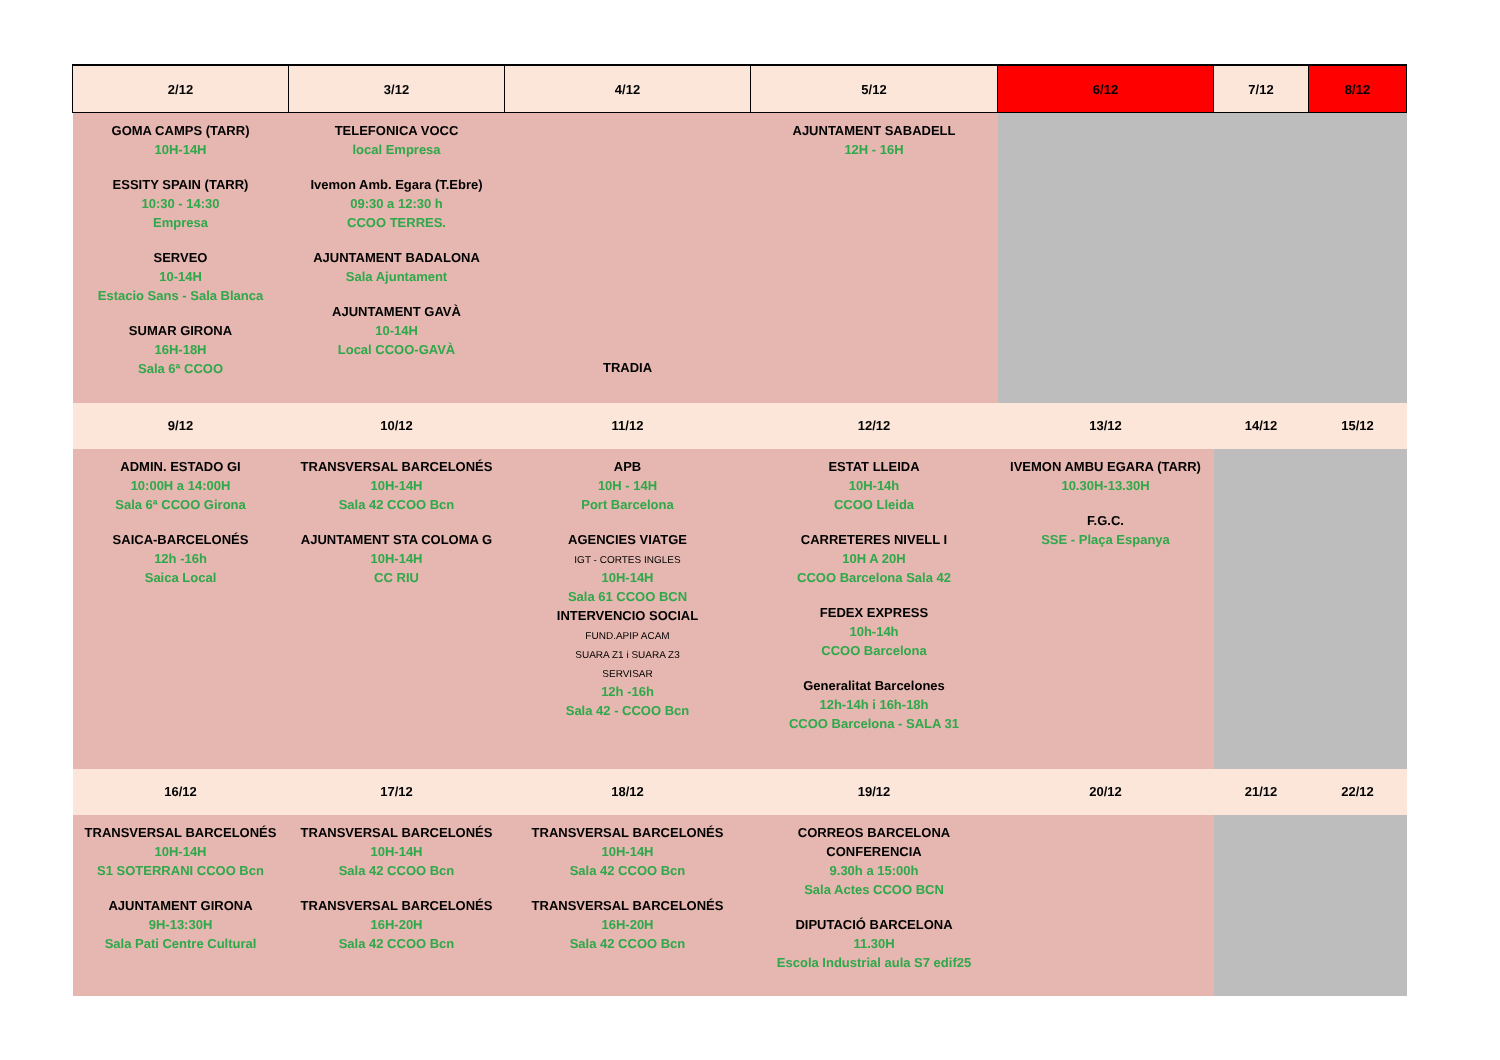| 2/12 | 3/12 | 4/12 | 5/12 | 6/12 | 7/12 | 8/12 |
| --- | --- | --- | --- | --- | --- | --- |
| GOMA CAMPS (TARR) 10H-14H ESSITY SPAIN (TARR) 10:30 - 14:30 Empresa SERVEO 10-14H Estacio Sans - Sala Blanca SUMAR GIRONA 16H-18H Sala 6ª CCOO | TELEFONICA VOCC local Empresa Ivemon Amb. Egara (T.Ebre) 09:30 a 12:30 h CCOO TERRES. AJUNTAMENT BADALONA Sala Ajuntament AJUNTAMENT GAVÀ 10-14H Local CCOO-GAVÀ | TRADIA | AJUNTAMENT SABADELL 12H - 16H | | | |
| 9/12 | 10/12 | 11/12 | 12/12 | 13/12 | 14/12 | 15/12 |
| ADMIN. ESTADO GI 10:00H a 14:00H Sala 6ª CCOO Girona SAICA-BARCELONÉS 12h -16h Saica Local | TRANSVERSAL BARCELONÉS 10H-14H Sala 42 CCOO Bcn AJUNTAMENT STA COLOMA G 10H-14H CC RIU | APB 10H - 14H Port Barcelona AGENCIES VIATGE IGT - CORTES INGLES 10H-14H Sala 61 CCOO BCN INTERVENCIO SOCIAL FUND.APIP ACAM SUARA Z1 i SUARA Z3 SERVISAR 12h -16h Sala 42 - CCOO Bcn | ESTAT LLEIDA 10H-14h CCOO Lleida CARRETERES NIVELL I 10H A 20H CCOO Barcelona Sala 42 FEDEX EXPRESS 10h-14h CCOO Barcelona Generalitat Barcelones 12h-14h i 16h-18h CCOO Barcelona - SALA 31 | IVEMON AMBU EGARA (TARR) 10.30H-13.30H F.G.C. SSE - Plaça Espanya | | |
| 16/12 | 17/12 | 18/12 | 19/12 | 20/12 | 21/12 | 22/12 |
| TRANSVERSAL BARCELONÉS 10H-14H S1 SOTERRANI CCOO Bcn AJUNTAMENT GIRONA 9H-13:30H Sala Pati Centre Cultural | TRANSVERSAL BARCELONÉS 10H-14H Sala 42 CCOO Bcn TRANSVERSAL BARCELONÉS 16H-20H Sala 42 CCOO Bcn | TRANSVERSAL BARCELONÉS 10H-14H Sala 42 CCOO Bcn TRANSVERSAL BARCELONÉS 16H-20H Sala 42 CCOO Bcn | CORREOS BARCELONA CONFERENCIA 9.30h a 15:00h Sala Actes CCOO BCN DIPUTACIÓ BARCELONA 11.30H Escola Industrial aula S7 edif25 | | | |